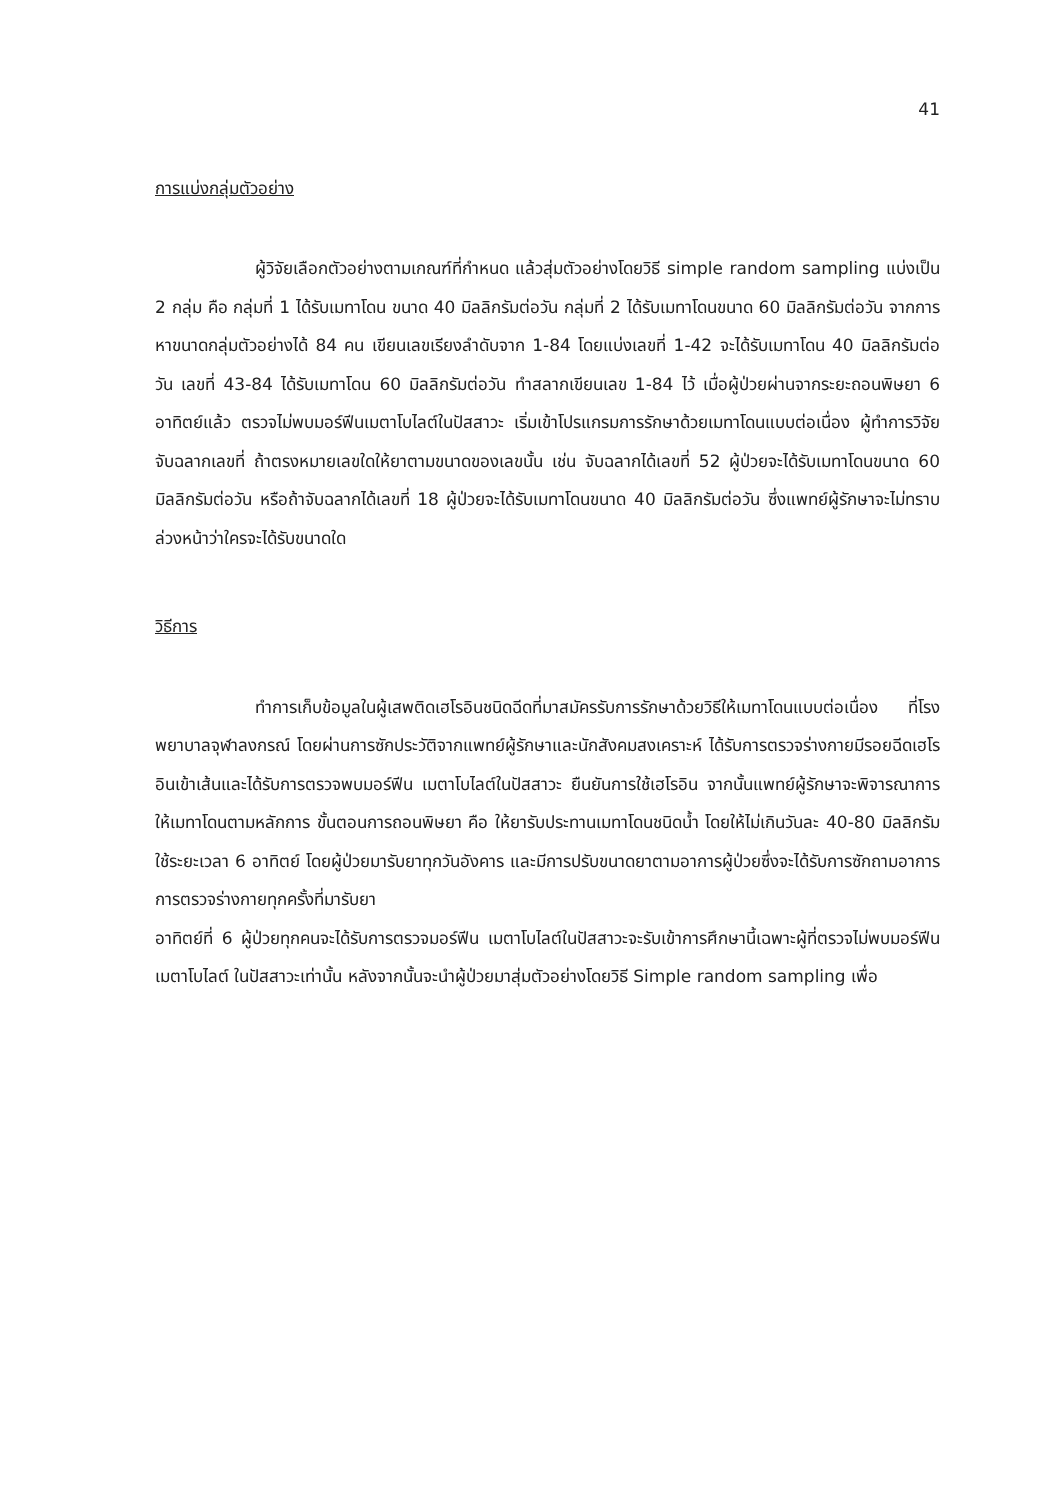41
การแบ่งกลุ่มตัวอย่าง
ผู้วิจัยเลือกตัวอย่างตามเกณฑ์ที่กำหนด แล้วสุ่มตัวอย่างโดยวิธี simple random sampling แบ่งเป็น 2 กลุ่ม คือ กลุ่มที่ 1 ได้รับเมทาโดน ขนาด 40 มิลลิกรัมต่อวัน กลุ่มที่ 2 ได้รับเมทาโดนขนาด 60 มิลลิกรัมต่อวัน จากการหาขนาดกลุ่มตัวอย่างได้ 84 คน เขียนเลขเรียงลำดับจาก 1-84 โดยแบ่งเลขที่ 1-42 จะได้รับเมทาโดน 40 มิลลิกรัมต่อวัน เลขที่ 43-84 ได้รับเมทาโดน 60 มิลลิกรัมต่อวัน ทำสลากเขียนเลข 1-84 ไว้ เมื่อผู้ป่วยผ่านจากระยะถอนพิษยา 6 อาทิตย์แล้ว ตรวจไม่พบมอร์ฟีนเมตาโบไลต์ในปัสสาวะ เริ่มเข้าโปรแกรมการรักษาด้วยเมทาโดนแบบต่อเนื่อง ผู้ทำการวิจัยจับฉลากเลขที่ ถ้าตรงหมายเลขใดให้ยาตามขนาดของเลขนั้น เช่น จับฉลากได้เลขที่ 52 ผู้ป่วยจะได้รับเมทาโดนขนาด 60 มิลลิกรัมต่อวัน หรือถ้าจับฉลากได้เลขที่ 18 ผู้ป่วยจะได้รับเมทาโดนขนาด 40 มิลลิกรัมต่อวัน ซึ่งแพทย์ผู้รักษาจะไม่ทราบล่วงหน้าว่าใครจะได้รับขนาดใด
วิธีการ
ทำการเก็บข้อมูลในผู้เสพติดเฮโรอินชนิดฉีดที่มาสมัครรับการรักษาด้วยวิธีให้เมทาโดนแบบต่อเนื่อง ที่โรงพยาบาลจุฬาลงกรณ์ โดยผ่านการซักประวัติจากแพทย์ผู้รักษาและนักสังคมสงเคราะห์ ได้รับการตรวจร่างกายมีรอยฉีดเฮโรอินเข้าเส้นและได้รับการตรวจพบมอร์ฟีน เมตาโบไลต์ในปัสสาวะ ยืนยันการใช้เฮโรอิน จากนั้นแพทย์ผู้รักษาจะพิจารณาการให้เมทาโดนตามหลักการ ขั้นตอนการถอนพิษยา คือ ให้ยารับประทานเมทาโดนชนิดน้ำ โดยให้ไม่เกินวันละ 40-80 มิลลิกรัม ใช้ระยะเวลา 6 อาทิตย์ โดยผู้ป่วยมารับยาทุกวันอังคาร และมีการปรับขนาดยาตามอาการผู้ป่วยซึ่งจะได้รับการซักถามอาการการตรวจร่างกายทุกครั้งที่มารับยา
อาทิตย์ที่ 6 ผู้ป่วยทุกคนจะได้รับการตรวจมอร์ฟีน เมตาโบไลต์ในปัสสาวะจะรับเข้าการศึกษานี้เฉพาะผู้ที่ตรวจไม่พบมอร์ฟีน เมตาโบไลต์ ในปัสสาวะเท่านั้น หลังจากนั้นจะนำผู้ป่วยมาสุ่มตัวอย่างโดยวิธี Simple random sampling เพื่อ